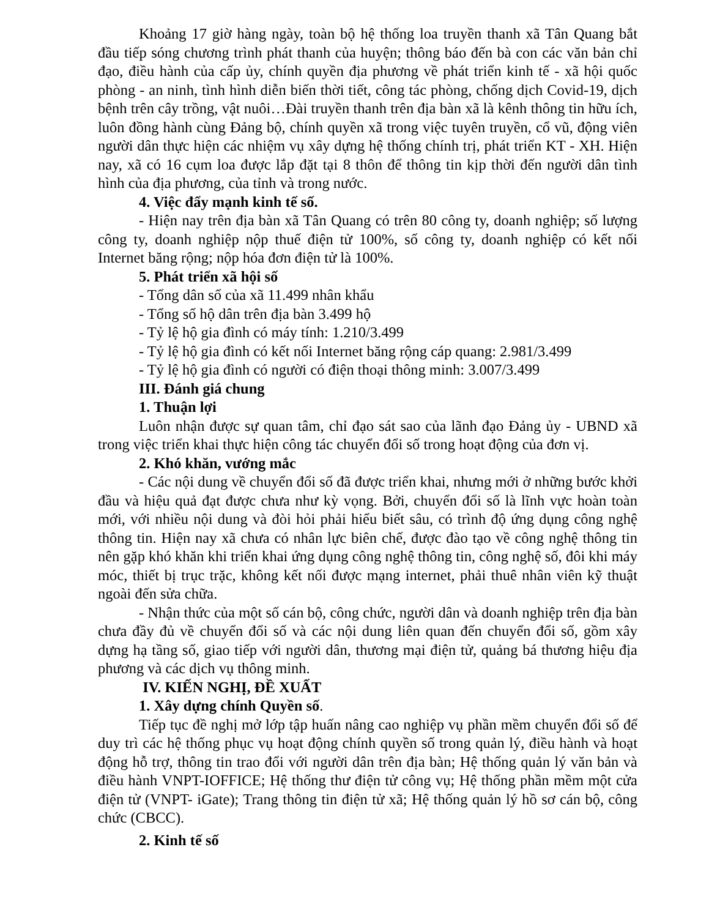Khoảng 17 giờ hàng ngày, toàn bộ hệ thống loa truyền thanh xã Tân Quang bắt đầu tiếp sóng chương trình phát thanh của huyện; thông báo đến bà con các văn bản chỉ đạo, điều hành của cấp ủy, chính quyền địa phương về phát triển kinh tế - xã hội quốc phòng - an ninh, tình hình diễn biến thời tiết, công tác phòng, chống dịch Covid-19, dịch bệnh trên cây trồng, vật nuôi…Đài truyền thanh trên địa bàn xã là kênh thông tin hữu ích, luôn đồng hành cùng Đảng bộ, chính quyền xã trong việc tuyên truyền, cổ vũ, động viên người dân thực hiện các nhiệm vụ xây dựng hệ thống chính trị, phát triển KT - XH. Hiện nay, xã có 16 cụm loa được lắp đặt tại 8 thôn để thông tin kịp thời đến người dân tình hình của địa phương, của tỉnh và trong nước.
4. Việc đẩy mạnh kinh tế số.
- Hiện nay trên địa bàn xã Tân Quang có trên 80 công ty, doanh nghiệp; số lượng công ty, doanh nghiệp nộp thuế điện tử 100%, số công ty, doanh nghiệp có kết nối Internet băng rộng; nộp hóa đơn điện tử là 100%.
5. Phát triển xã hội số
- Tổng dân số của xã 11.499 nhân khẩu
- Tổng số hộ dân trên địa bàn 3.499 hộ
- Tỷ lệ hộ gia đình có máy tính: 1.210/3.499
- Tỷ lệ hộ gia đình có kết nối Internet băng rộng cáp quang: 2.981/3.499
- Tỷ lệ hộ gia đình có người có điện thoại thông minh: 3.007/3.499
III. Đánh giá chung
1. Thuận lợi
Luôn nhận được sự quan tâm, chỉ đạo sát sao của lãnh đạo Đảng ủy - UBND xã trong việc triển khai thực hiện công tác chuyển đổi số trong hoạt động của đơn vị.
2. Khó khăn, vướng mắc
- Các nội dung về chuyển đổi số đã được triển khai, nhưng mới ở những bước khởi đầu và hiệu quả đạt được chưa như kỳ vọng. Bởi, chuyển đổi số là lĩnh vực hoàn toàn mới, với nhiều nội dung và đòi hỏi phải hiểu biết sâu, có trình độ ứng dụng công nghệ thông tin. Hiện nay xã chưa có nhân lực biên chế, được đào tạo về công nghệ thông tin nên gặp khó khăn khi triển khai ứng dụng công nghệ thông tin, công nghệ số, đôi khi máy móc, thiết bị trục trặc, không kết nối được mạng internet, phải thuê nhân viên kỹ thuật ngoài đến sửa chữa.
- Nhận thức của một số cán bộ, công chức, người dân và doanh nghiệp trên địa bàn chưa đầy đủ về chuyển đổi số và các nội dung liên quan đến chuyển đổi số, gồm xây dựng hạ tầng số, giao tiếp với người dân, thương mại điện tử, quảng bá thương hiệu địa phương và các dịch vụ thông minh.
IV. KIẾN NGHỊ, ĐỀ XUẤT
1. Xây dựng chính Quyền số.
Tiếp tục đề nghị mở lớp tập huấn nâng cao nghiệp vụ phần mềm chuyển đổi số để duy trì các hệ thống phục vụ hoạt động chính quyền số trong quản lý, điều hành và hoạt động hỗ trợ, thông tin trao đổi với người dân trên địa bàn; Hệ thống quản lý văn bản và điều hành VNPT-IOFFICE; Hệ thống thư điện tử công vụ; Hệ thống phần mềm một cửa điện tử (VNPT- iGate); Trang thông tin điện tử xã; Hệ thống quản lý hồ sơ cán bộ, công chức (CBCC).
2. Kinh tế số